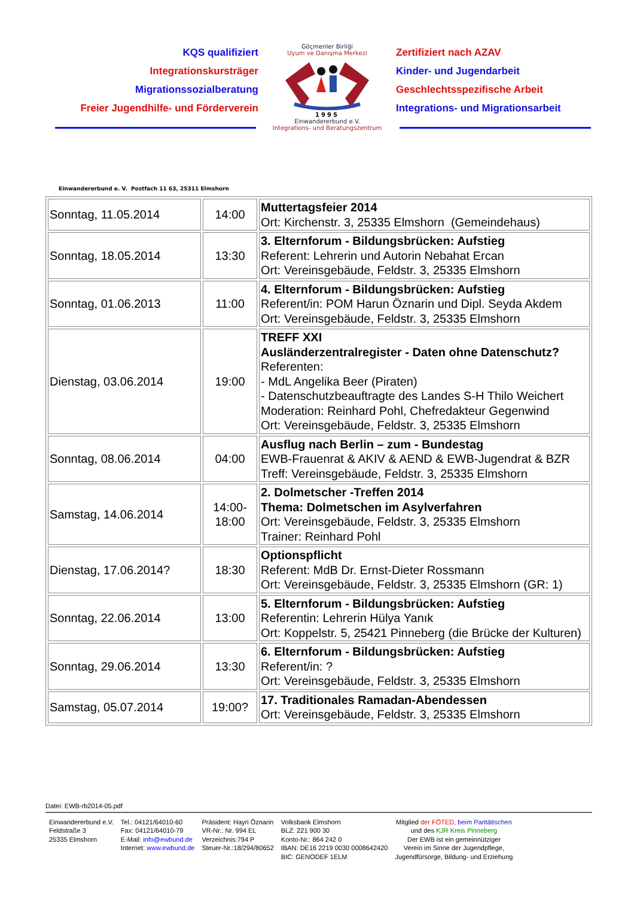KQS qualifiziert
Integrationskursträger
Migrationssozialberatung
Freier Jugendhilfe- und Förderverein
Göçmenler Birliği
Uyum ve Danışma Merkezi
1995
Einwandererbund e.V.
Integrations- und Beratungszentrum
Zertifiziert nach AZAV
Kinder- und Jugendarbeit
Geschlechtsspezifische Arbeit
Integrations- und Migrationsarbeit
Einwandererbund e. V. Postfach 11 63, 25311 Elmshorn
| Sonntag, 11.05.2014 | 14:00 | Muttertagsfeier 2014 Ort: Kirchenstr. 3, 25335 Elmshorn (Gemeindehaus) |
| Sonntag, 18.05.2014 | 13:30 | 3. Elternforum - Bildungsbrücken: Aufstieg Referent: Lehrerin und Autorin Nebahat Ercan Ort: Vereinsgebäude, Feldstr. 3, 25335 Elmshorn |
| Sonntag, 01.06.2013 | 11:00 | 4. Elternforum - Bildungsbrücken: Aufstieg Referent/in: POM Harun Öznarin und Dipl. Seyda Akdem Ort: Vereinsgebäude, Feldstr. 3, 25335 Elmshorn |
| Dienstag, 03.06.2014 | 19:00 | TREFF XXI Ausländerzentralregister - Daten ohne Datenschutz? Referenten: - MdL Angelika Beer (Piraten) - Datenschutzbeauftragte des Landes S-H Thilo Weichert Moderation: Reinhard Pohl, Chefredakteur Gegenwind Ort: Vereinsgebäude, Feldstr. 3, 25335 Elmshorn |
| Sonntag, 08.06.2014 | 04:00 | Ausflug nach Berlin – zum - Bundestag EWB-Frauenrat & AKIV & AEND & EWB-Jugendrat & BZR Treff: Vereinsgebäude, Feldstr. 3, 25335 Elmshorn |
| Samstag, 14.06.2014 | 14:00- 18:00 | 2. Dolmetscher -Treffen 2014 Thema: Dolmetschen im Asylverfahren Ort: Vereinsgebäude, Feldstr. 3, 25335 Elmshorn Trainer: Reinhard Pohl |
| Dienstag, 17.06.2014? | 18:30 | Optionspflicht Referent: MdB Dr. Ernst-Dieter Rossmann Ort: Vereinsgebäude, Feldstr. 3, 25335 Elmshorn (GR: 1) |
| Sonntag, 22.06.2014 | 13:00 | 5. Elternforum - Bildungsbrücken: Aufstieg Referentin: Lehrerin Hülya Yanık Ort: Koppelstr. 5, 25421 Pinneberg (die Brücke der Kulturen) |
| Sonntag, 29.06.2014 | 13:30 | 6. Elternforum - Bildungsbrücken: Aufstieg Referent/in: ? Ort: Vereinsgebäude, Feldstr. 3, 25335 Elmshorn |
| Samstag, 05.07.2014 | 19:00? | 17. Traditionales Ramadan-Abendessen Ort: Vereinsgebäude, Feldstr. 3, 25335 Elmshorn |
Datei: EWB-rb2014-05.pdf
Einwandererbund e.V.
Feldstraße 3
25335 Elmshorn
Tel.: 04121/64010-60
Fax: 04121/64010-79
E-Mail: info@ewbund.de
Internet: www.ewbund.de
Präsident: Hayri Öznarin
VR-Nr.: Nr. 994 EL
Verzeichnis:794 P
Steuer-Nr.:18/294/80652
Volksbank Elmshorn
BLZ: 221 900 30
Konto-Nr.: 864 242 0
IBAN: DE16 2219 0030 0008642420
BIC: GENODEF 1ELM
Mitglied der FÖTED, beim Paritätischen
und des KJR Kreis Pinneberg
Der EWB ist ein gemeinnütziger
Verein im Sinne der Jugendpflege,
Jugendfürsorge, Bildung- und Erziehung